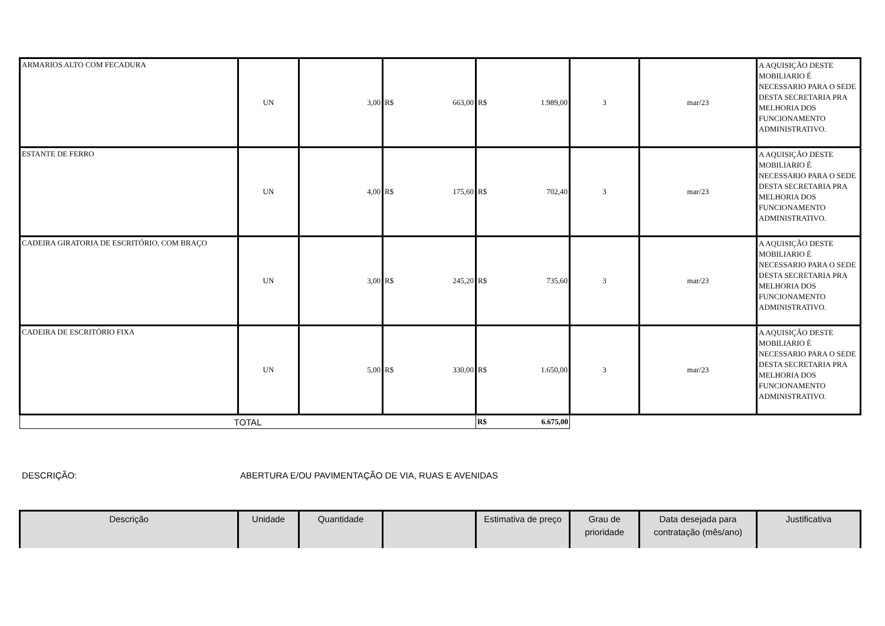| ARMARIOS ALTO COM FECADURA | UN | 3,00 | R$ 663,00 | R$ 1.989,00 | 3 | mar/23 | A AQUISIÇÃO DESTE MOBILIARIO É NECESSARIO PARA O SEDE DESTA SECRETARIA PRA MELHORIA DOS FUNCIONAMENTO ADMINISTRATIVO. |
| ESTANTE DE FERRO | UN | 4,00 | R$ 175,60 | R$ 702,40 | 3 | mar/23 | A AQUISIÇÃO DESTE MOBILIARIO É NECESSARIO PARA O SEDE DESTA SECRETARIA PRA MELHORIA DOS FUNCIONAMENTO ADMINISTRATIVO. |
| CADEIRA GIRATORIA DE ESCRITÓRIO, COM BRAÇO | UN | 3,00 | R$ 245,20 | R$ 735,60 | 3 | mar/23 | A AQUISIÇÃO DESTE MOBILIARIO É NECESSARIO PARA O SEDE DESTA SECRETARIA PRA MELHORIA DOS FUNCIONAMENTO ADMINISTRATIVO. |
| CADEIRA DE ESCRITÓRIO FIXA | UN | 5,00 | R$ 330,00 | R$ 1.650,00 | 3 | mar/23 | A AQUISIÇÃO DESTE MOBILIARIO É NECESSARIO PARA O SEDE DESTA SECRETARIA PRA MELHORIA DOS FUNCIONAMENTO ADMINISTRATIVO. |
| TOTAL | | | | R$ 6.675,00 | | | |
DESCRIÇÃO: ABERTURA E/OU PAVIMENTAÇÃO DE VIA, RUAS E AVENIDAS
| Descrição | Unidade | Quantidade | | Estimativa de preço | Grau de prioridade | Data desejada para contratação (mês/ano) | Justificativa |
| --- | --- | --- | --- | --- | --- | --- | --- |